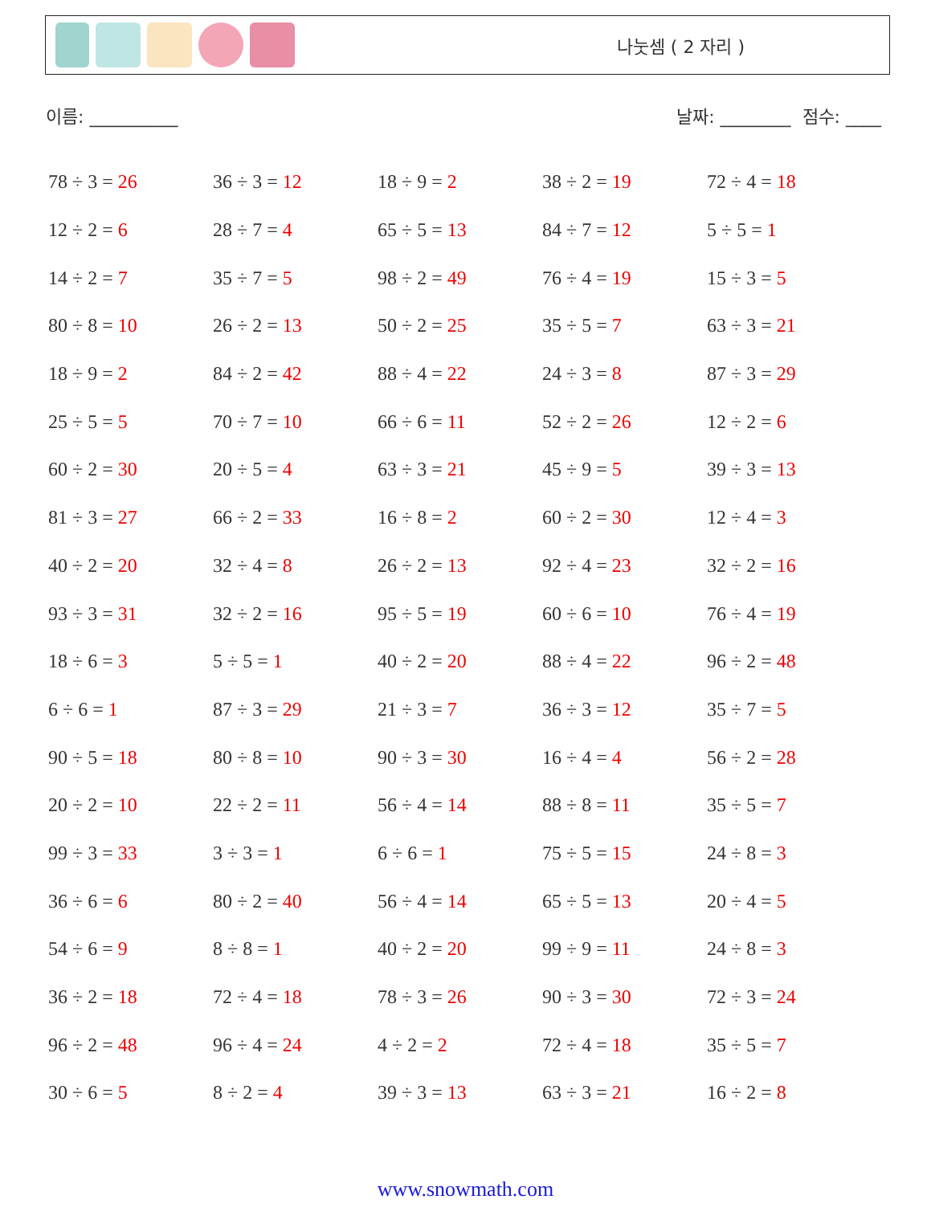나눗셈 ( 2 자리 )
이름: __________ 날짜: ________ 점수: ____
| 78 ÷ 3 = 26 | 36 ÷ 3 = 12 | 18 ÷ 9 = 2 | 38 ÷ 2 = 19 | 72 ÷ 4 = 18 |
| 12 ÷ 2 = 6 | 28 ÷ 7 = 4 | 65 ÷ 5 = 13 | 84 ÷ 7 = 12 | 5 ÷ 5 = 1 |
| 14 ÷ 2 = 7 | 35 ÷ 7 = 5 | 98 ÷ 2 = 49 | 76 ÷ 4 = 19 | 15 ÷ 3 = 5 |
| 80 ÷ 8 = 10 | 26 ÷ 2 = 13 | 50 ÷ 2 = 25 | 35 ÷ 5 = 7 | 63 ÷ 3 = 21 |
| 18 ÷ 9 = 2 | 84 ÷ 2 = 42 | 88 ÷ 4 = 22 | 24 ÷ 3 = 8 | 87 ÷ 3 = 29 |
| 25 ÷ 5 = 5 | 70 ÷ 7 = 10 | 66 ÷ 6 = 11 | 52 ÷ 2 = 26 | 12 ÷ 2 = 6 |
| 60 ÷ 2 = 30 | 20 ÷ 5 = 4 | 63 ÷ 3 = 21 | 45 ÷ 9 = 5 | 39 ÷ 3 = 13 |
| 81 ÷ 3 = 27 | 66 ÷ 2 = 33 | 16 ÷ 8 = 2 | 60 ÷ 2 = 30 | 12 ÷ 4 = 3 |
| 40 ÷ 2 = 20 | 32 ÷ 4 = 8 | 26 ÷ 2 = 13 | 92 ÷ 4 = 23 | 32 ÷ 2 = 16 |
| 93 ÷ 3 = 31 | 32 ÷ 2 = 16 | 95 ÷ 5 = 19 | 60 ÷ 6 = 10 | 76 ÷ 4 = 19 |
| 18 ÷ 6 = 3 | 5 ÷ 5 = 1 | 40 ÷ 2 = 20 | 88 ÷ 4 = 22 | 96 ÷ 2 = 48 |
| 6 ÷ 6 = 1 | 87 ÷ 3 = 29 | 21 ÷ 3 = 7 | 36 ÷ 3 = 12 | 35 ÷ 7 = 5 |
| 90 ÷ 5 = 18 | 80 ÷ 8 = 10 | 90 ÷ 3 = 30 | 16 ÷ 4 = 4 | 56 ÷ 2 = 28 |
| 20 ÷ 2 = 10 | 22 ÷ 2 = 11 | 56 ÷ 4 = 14 | 88 ÷ 8 = 11 | 35 ÷ 5 = 7 |
| 99 ÷ 3 = 33 | 3 ÷ 3 = 1 | 6 ÷ 6 = 1 | 75 ÷ 5 = 15 | 24 ÷ 8 = 3 |
| 36 ÷ 6 = 6 | 80 ÷ 2 = 40 | 56 ÷ 4 = 14 | 65 ÷ 5 = 13 | 20 ÷ 4 = 5 |
| 54 ÷ 6 = 9 | 8 ÷ 8 = 1 | 40 ÷ 2 = 20 | 99 ÷ 9 = 11 | 24 ÷ 8 = 3 |
| 36 ÷ 2 = 18 | 72 ÷ 4 = 18 | 78 ÷ 3 = 26 | 90 ÷ 3 = 30 | 72 ÷ 3 = 24 |
| 96 ÷ 2 = 48 | 96 ÷ 4 = 24 | 4 ÷ 2 = 2 | 72 ÷ 4 = 18 | 35 ÷ 5 = 7 |
| 30 ÷ 6 = 5 | 8 ÷ 2 = 4 | 39 ÷ 3 = 13 | 63 ÷ 3 = 21 | 16 ÷ 2 = 8 |
www.snowmath.com